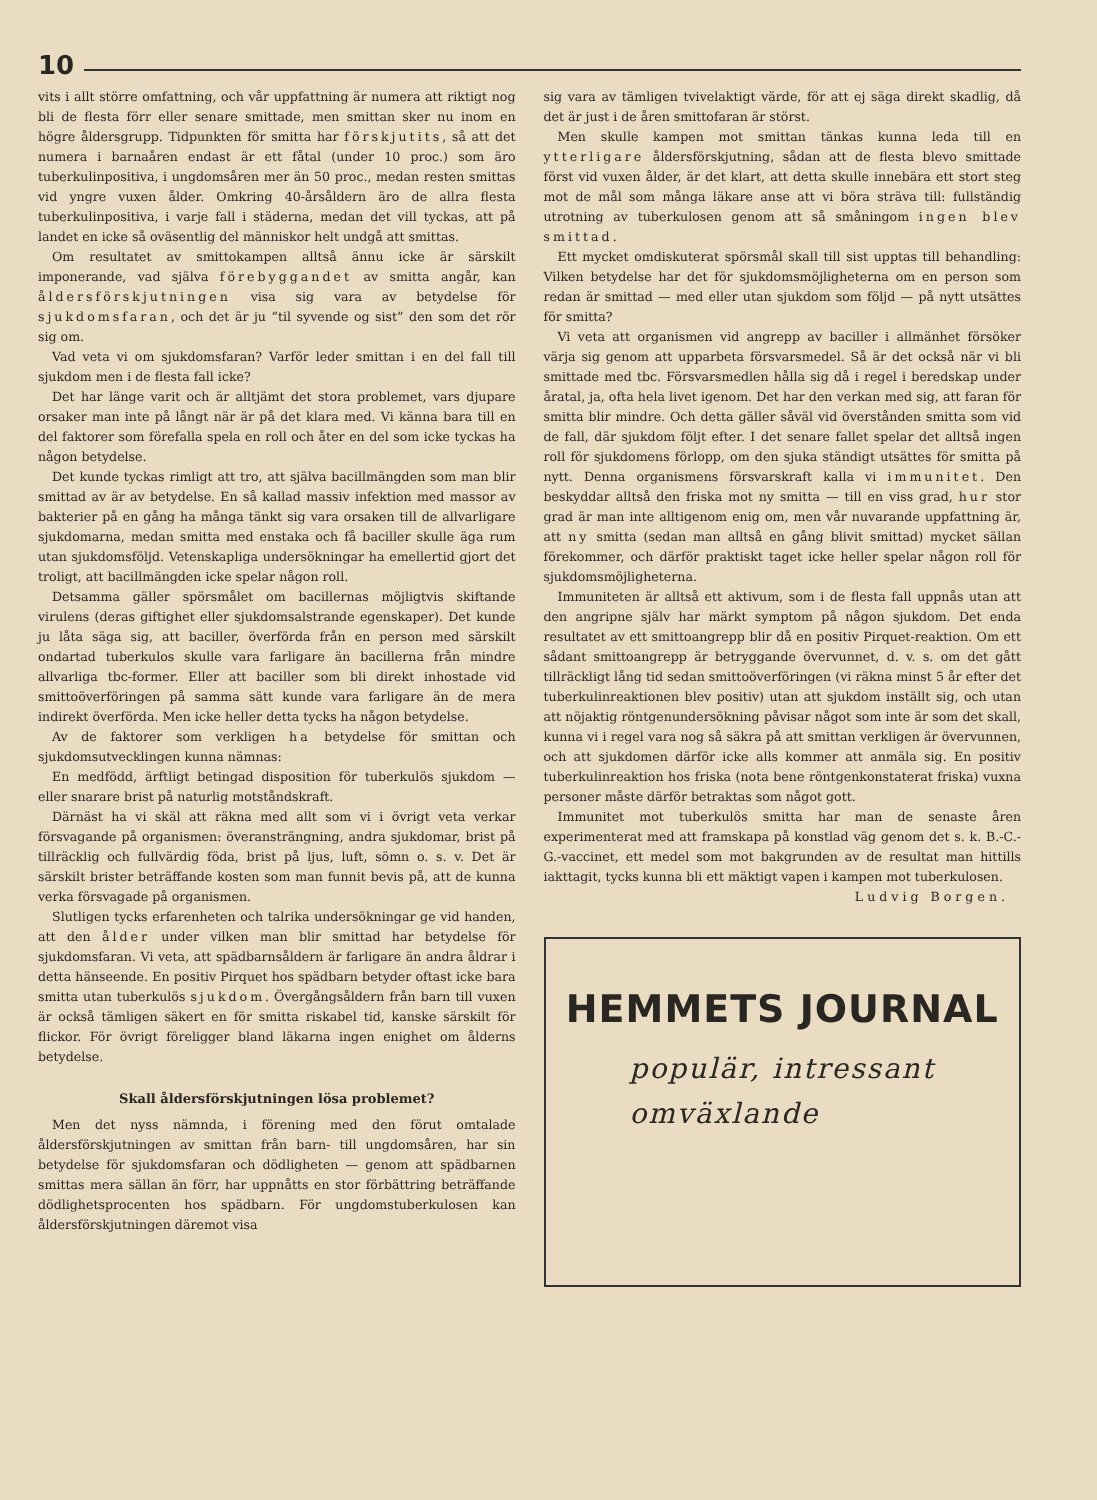10
vits i allt större omfattning, och vår uppfattning är numera att riktigt nog bli de flesta förr eller senare smittade, men smittan sker nu inom en högre åldersgrupp. Tidpunkten för smitta har förskjutits, så att det numera i barnaåren endast är ett fåtal (under 10 proc.) som äro tuberkulinpositiva, i ungdomsåren mer än 50 proc., medan resten smittas vid yngre vuxen ålder. Omkring 40-årsåldern äro de allra flesta tuberkulinpositiva, i varje fall i städerna, medan det vill tyckas, att på landet en icke så oväsentlig del människor helt undgå att smittas.
Om resultatet av smittokampen alltså ännu icke är särskilt imponerande, vad själva förebyggandet av smitta angår, kan åldersförskjutningen visa sig vara av betydelse för sjukdomsfaran, och det är ju ”til syvende og sist” den som det rör sig om.
Vad veta vi om sjukdomsfaran? Varför leder smittan i en del fall till sjukdom men i de flesta fall icke?
Det har länge varit och är alltjämt det stora problemet, vars djupare orsaker man inte på långt när är på det klara med. Vi känna bara till en del faktorer som förefalla spela en roll och åter en del som icke tyckas ha någon betydelse.
Det kunde tyckas rimligt att tro, att själva bacillmängden som man blir smittad av är av betydelse. En så kallad massiv infektion med massor av bakterier på en gång ha många tänkt sig vara orsaken till de allvarligare sjukdomarna, medan smitta med enstaka och få baciller skulle äga rum utan sjukdomsföljd. Vetenskapliga undersökningar ha emellertid gjort det troligt, att bacillmängden icke spelar någon roll.
Detsamma gäller spörsmålet om bacillernas möjligtvis skiftande virulens (deras giftighet eller sjukdomsalstrande egenskaper). Det kunde ju låta säga sig, att baciller, överförda från en person med särskilt ondartad tuberkulos skulle vara farligare än bacillerna från mindre allvarliga tbc-former. Eller att baciller som bli direkt inhostade vid smittoöverföringen på samma sätt kunde vara farligare än de mera indirekt överförda. Men icke heller detta tycks ha någon betydelse.
Av de faktorer som verkligen ha betydelse för smittan och sjukdomsutvecklingen kunna nämnas:
En medfödd, ärftligt betingad disposition för tuberkulös sjukdom — eller snarare brist på naturlig motståndskraft.
Därnäst ha vi skäl att räkna med allt som vi i övrigt veta verkar försvagande på organismen: överansträngning, andra sjukdomar, brist på tillräcklig och fullvärdig föda, brist på ljus, luft, sömn o. s. v. Det är särskilt brister beträffande kosten som man funnit bevis på, att de kunna verka försvagade på organismen.
Slutligen tycks erfarenheten och talrika undersökningar ge vid handen, att den ålder under vilken man blir smittad har betydelse för sjukdomsfaran. Vi veta, att spädbarnsåldern är farligare än andra åldrar i detta hänseende. En positiv Pirquet hos spädbarn betyder oftast icke bara smitta utan tuberkulös sjukdom. Övergångsåldern från barn till vuxen är också tämligen säkert en för smitta riskabel tid, kanske särskilt för flickor. För övrigt föreligger bland läkarna ingen enighet om ålderns betydelse.
Skall åldersförskjutningen lösa problemet?
Men det nyss nämnda, i förening med den förut omtalade åldersförskjutningen av smittan från barn- till ungdomsåren, har sin betydelse för sjukdomsfaran och dödligheten — genom att spädbarnen smittas mera sällan än förr, har uppnåtts en stor förbättring beträffande dödlighetsprocenten hos spädbarn. För ungdomstuberkulosen kan åldersförskjutningen däremot visa
sig vara av tämligen tvivelaktigt värde, för att ej säga direkt skadlig, då det är just i de åren smittofaran är störst.
Men skulle kampen mot smittan tänkas kunna leda till en ytterligare åldersförskjutning, sådan att de flesta blevo smittade först vid vuxen ålder, är det klart, att detta skulle innebära ett stort steg mot de mål som många läkare anse att vi böra sträva till: fullständig utrotning av tuberkulosen genom att så småningom ingen blev smittad.
Ett mycket omdiskuterat spörsmål skall till sist upptas till behandling: Vilken betydelse har det för sjukdomsmöjligheterna om en person som redan är smittad — med eller utan sjukdom som följd — på nytt utsättes för smitta?
Vi veta att organismen vid angrepp av baciller i allmänhet försöker värja sig genom att upparbeta försvarsmedel. Så är det också när vi bli smittade med tbc. Försvarsmedlen hålla sig då i regel i beredskap under åratal, ja, ofta hela livet igenom. Det har den verkan med sig, att faran för smitta blir mindre. Och detta gäller såväl vid överstånden smitta som vid de fall, där sjukdom följt efter. I det senare fallet spelar det alltså ingen roll för sjukdomens förlopp, om den sjuka ständigt utsättes för smitta på nytt. Denna organismens försvarskraft kalla vi immunitet. Den beskyddar alltså den friska mot ny smitta — till en viss grad, hur stor grad är man inte alltigenom enig om, men vår nuvarande uppfattning är, att ny smitta (sedan man alltså en gång blivit smittad) mycket sällan förekommer, och därför praktiskt taget icke heller spelar någon roll för sjukdomsmöjligheterna.
Immuniteten är alltså ett aktivum, som i de flesta fall uppnås utan att den angripne själv har märkt symptom på någon sjukdom. Det enda resultatet av ett smittoangrepp blir då en positiv Pirquet-reaktion. Om ett sådant smittoangrepp är betryggande övervunnet, d. v. s. om det gått tillräckligt lång tid sedan smittoöverföringen (vi räkna minst 5 år efter det tuberkulinreaktionen blev positiv) utan att sjukdom inställt sig, och utan att nöjaktig röntgenundersökning påvisar något som inte är som det skall, kunna vi i regel vara nog så säkra på att smittan verkligen är övervunnen, och att sjukdomen därför icke alls kommer att anmäla sig. En positiv tuberkulinreaktion hos friska (nota bene röntgenkonstaterat friska) vuxna personer måste därför betraktas som något gott.
Immunitet mot tuberkulös smitta har man de senaste åren experimenterat med att framskapa på konstlad väg genom det s. k. B.-C.-G.-vaccinet, ett medel som mot bakgrunden av de resultat man hittills iakttagit, tycks kunna bli ett mäktigt vapen i kampen mot tuberkulosen.
Ludvig Borgen.
HEMMETS JOURNAL
populär, intressant
omväxlande